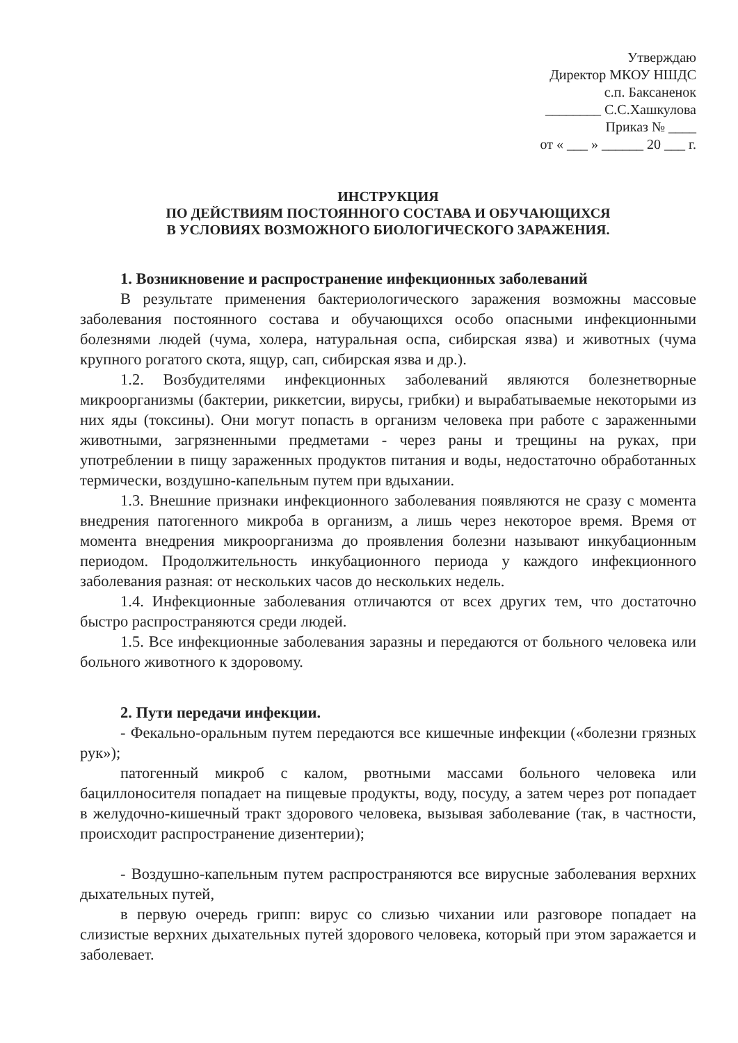Утверждаю
Директор МКОУ НШДС
с.п. Баксаненок
________ С.С.Хашкулова
Приказ № ____
от « ___ » ______ 20 ___ г.
ИНСТРУКЦИЯ
ПО ДЕЙСТВИЯМ ПОСТОЯННОГО СОСТАВА И ОБУЧАЮЩИХСЯ
В УСЛОВИЯХ ВОЗМОЖНОГО БИОЛОГИЧЕСКОГО ЗАРАЖЕНИЯ.
1. Возникновение и распространение инфекционных заболеваний
В результате применения бактериологического заражения возможны массовые заболевания постоянного состава и обучающихся особо опасными инфекционными болезнями людей (чума, холера, натуральная оспа, сибирская язва) и животных (чума крупного рогатого скота, ящур, сап, сибирская язва и др.).
1.2. Возбудителями инфекционных заболеваний являются болезнетворные микроорганизмы (бактерии, риккетсии, вирусы, грибки) и вырабатываемые некоторыми из них яды (токсины). Они могут попасть в организм человека при работе с зараженными животными, загрязненными предметами - через раны и трещины на руках, при употреблении в пищу зараженных продуктов питания и воды, недостаточно обработанных термически, воздушно-капельным путем при вдыхании.
1.3. Внешние признаки инфекционного заболевания появляются не сразу с момента внедрения патогенного микроба в организм, а лишь через некоторое время. Время от момента внедрения микроорганизма до проявления болезни называют инкубационным периодом. Продолжительность инкубационного периода у каждого инфекционного заболевания разная: от нескольких часов до нескольких недель.
1.4. Инфекционные заболевания отличаются от всех других тем, что достаточно быстро распространяются среди людей.
1.5. Все инфекционные заболевания заразны и передаются от больного человека или больного животного к здоровому.
2. Пути передачи инфекции.
- Фекально-оральным путем передаются все кишечные инфекции («болезни грязных рук»);
патогенный микроб с калом, рвотными массами больного человека или бациллоносителя попадает на пищевые продукты, воду, посуду, а затем через рот попадает в желудочно-кишечный тракт здорового человека, вызывая заболевание (так, в частности, происходит распространение дизентерии);
- Воздушно-капельным путем распространяются все вирусные заболевания верхних дыхательных путей,
в первую очередь грипп: вирус со слизью чихании или разговоре попадает на слизистые верхних дыхательных путей здорового человека, который при этом заражается и заболевает.